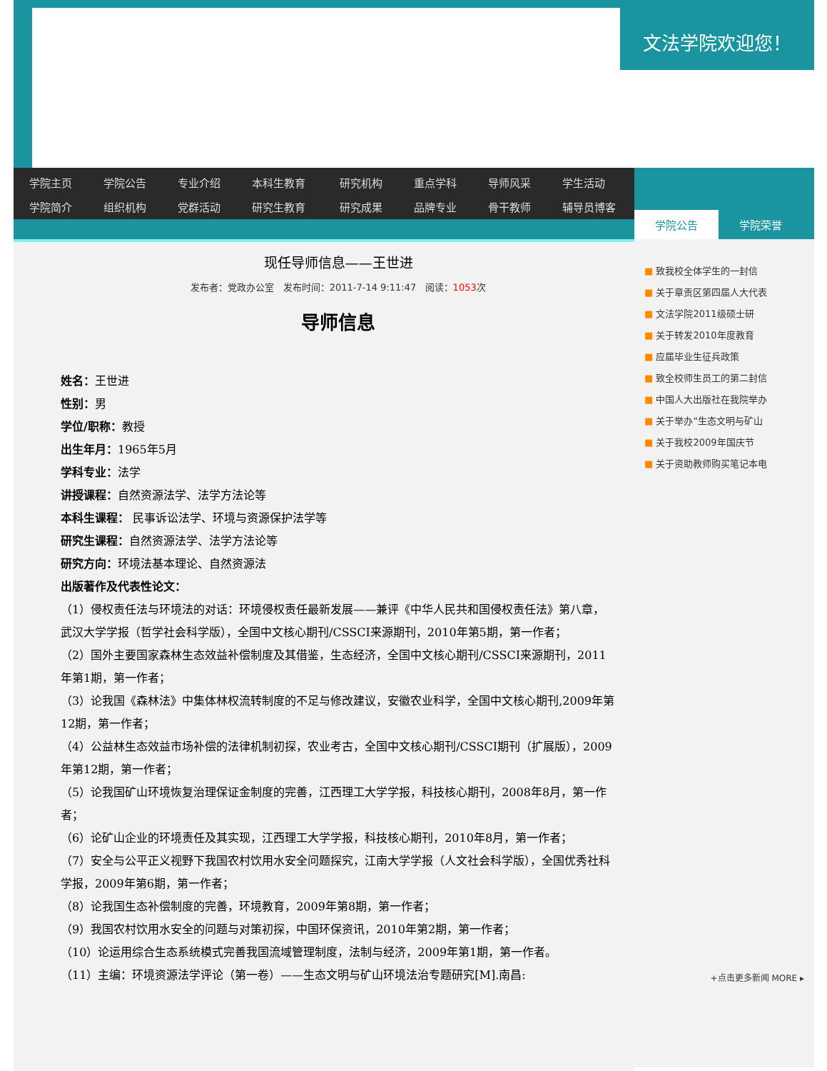文法学院欢迎您！
| 学院主页 | 学院公告 | 专业介绍 | 本科生教育 | 研究机构 | 重点学科 | 导师风采 | 学生活动 |
| 学院简介 | 组织机构 | 党群活动 | 研究生教育 | 研究成果 | 品牌专业 | 骨干教师 | 辅导员博客 |
现任导师信息——王世进
发布者：党政办公室 发布时间：2011-7-14 9:11:47 阅读：1053次
导师信息
姓名：王世进
性别：男
学位/职称：教授
出生年月：1965年5月
学科专业：法学
讲授课程：自然资源法学、法学方法论等
本科生课程： 民事诉讼法学、环境与资源保护法学等
研究生课程：自然资源法学、法学方法论等
研究方向：环境法基本理论、自然资源法
出版著作及代表性论文：
（1）侵权责任法与环境法的对话：环境侵权责任最新发展——兼评《中华人民共和国侵权责任法》第八章，武汉大学学报（哲学社会科学版），全国中文核心期刊/CSSCI来源期刊，2010年第5期，第一作者；
（2）国外主要国家森林生态效益补偿制度及其借鉴，生态经济，全国中文核心期刊/CSSCI来源期刊，2011年第1期，第一作者；
（3）论我国《森林法》中集体林权流转制度的不足与修改建议，安徽农业科学，全国中文核心期刊,2009年第12期，第一作者；
（4）公益林生态效益市场补偿的法律机制初探，农业考古，全国中文核心期刊/CSSCI期刊（扩展版），2009年第12期，第一作者；
（5）论我国矿山环境恢复治理保证金制度的完善，江西理工大学学报，科技核心期刊，2008年8月，第一作者；
（6）论矿山企业的环境责任及其实现，江西理工大学学报，科技核心期刊，2010年8月，第一作者；
（7）安全与公平正义视野下我国农村饮用水安全问题探究，江南大学学报（人文社会科学版），全国优秀社科学报，2009年第6期，第一作者；
（8）论我国生态补偿制度的完善，环境教育，2009年第8期，第一作者；
（9）我国农村饮用水安全的问题与对策初探，中国环保资讯，2010年第2期，第一作者；
（10）论运用综合生态系统模式完善我国流域管理制度，法制与经济，2009年第1期，第一作者。
（11）主编：环境资源法学评论（第一卷）——生态文明与矿山环境法治专题研究[M].南昌:
学院公告 学院荣誉
■ 致我校全体学生的一封信
■ 关于章贡区第四届人大代表
■ 文法学院2011级硕士研
■ 关于转发2010年度教育
■ 应届毕业生征兵政策
■ 致全校师生员工的第二封信
■ 中国人大出版社在我院举办
■ 关于举办“生态文明与矿山
■ 关于我校2009年国庆节
■ 关于资助教师购买笔记本电
+点击更多新闻 MORE ▸